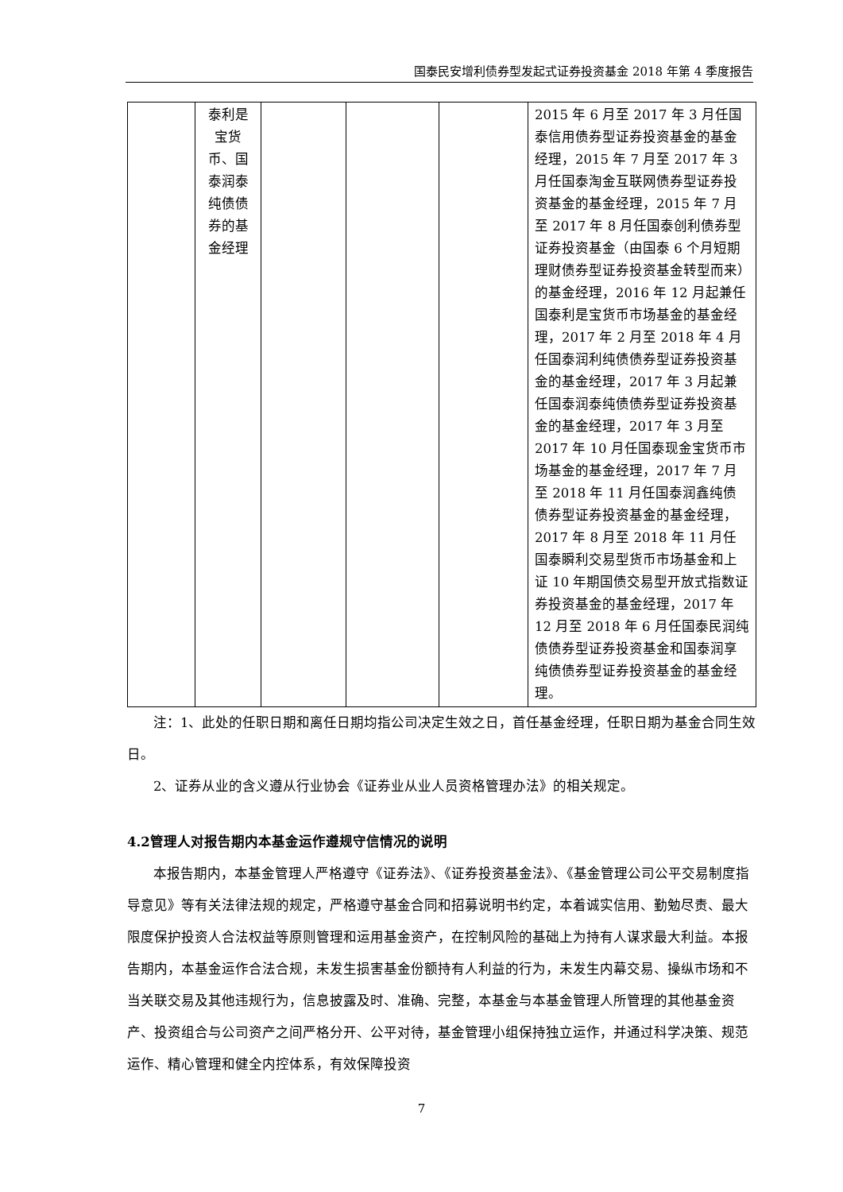国泰民安增利债券型发起式证券投资基金 2018 年第 4 季度报告
| | 泰利是宝货币、国泰润泰纯债债券的基金经理 | | | | 2015 年 6 月至 2017 年 3 月任国泰信用债券型证券投资基金的基金经理，2015 年 7 月至 2017 年 3 月任国泰淘金互联网债券型证券投资基金的基金经理，2015 年 7 月至 2017 年 8 月任国泰创利债券型证券投资基金（由国泰 6 个月短期理财债券型证券投资基金转型而来）的基金经理，2016 年 12 月起兼任国泰利是宝货币市场基金的基金经理，2017 年 2 月至 2018 年 4 月任国泰润利纯债债券型证券投资基金的基金经理，2017 年 3 月起兼任国泰润泰纯债债券型证券投资基金的基金经理，2017 年 3 月至 2017 年 10 月任国泰现金宝货币市场基金的基金经理，2017 年 7 月至 2018 年 11 月任国泰润鑫纯债债券型证券投资基金的基金经理，2017 年 8 月至 2018 年 11 月任国泰瞬利交易型货币市场基金和上证 10 年期国债交易型开放式指数证券投资基金的基金经理，2017 年 12 月至 2018 年 6 月任国泰民润纯债债券型证券投资基金和国泰润享纯债债券型证券投资基金的基金经理。 |
注：1、此处的任职日期和离任日期均指公司决定生效之日，首任基金经理，任职日期为基金合同生效日。
2、证券从业的含义遵从行业协会《证券业从业人员资格管理办法》的相关规定。
4.2管理人对报告期内本基金运作遵规守信情况的说明
本报告期内，本基金管理人严格遵守《证券法》、《证券投资基金法》、《基金管理公司公平交易制度指导意见》等有关法律法规的规定，严格遵守基金合同和招募说明书约定，本着诚实信用、勤勉尽责、最大限度保护投资人合法权益等原则管理和运用基金资产，在控制风险的基础上为持有人谋求最大利益。本报告期内，本基金运作合法合规，未发生损害基金份额持有人利益的行为，未发生内幕交易、操纵市场和不当关联交易及其他违规行为，信息披露及时、准确、完整，本基金与本基金管理人所管理的其他基金资产、投资组合与公司资产之间严格分开、公平对待，基金管理小组保持独立运作，并通过科学决策、规范运作、精心管理和健全内控体系，有效保障投资
7